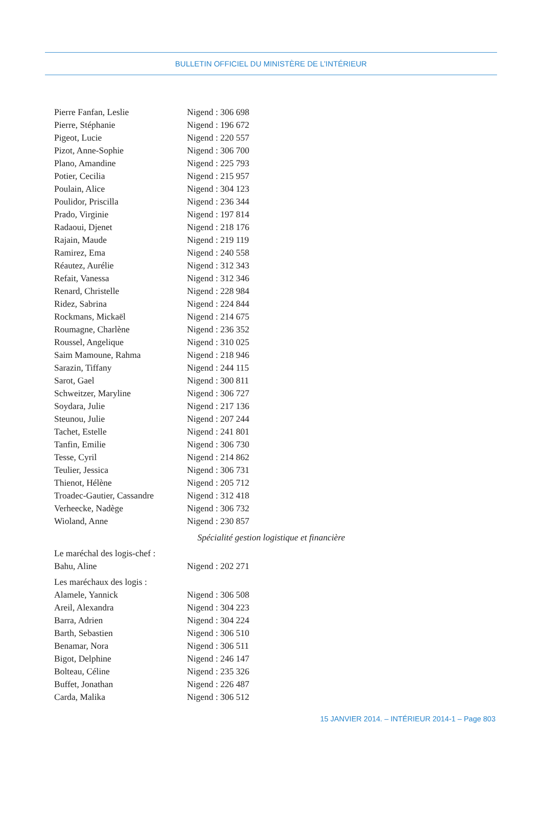BULLETIN OFFICIEL DU MINISTÈRE DE L’INTÉRIEUR
Pierre Fanfan, Leslie Nigend : 306 698
Pierre, Stéphanie Nigend : 196 672
Pigeot, Lucie Nigend : 220 557
Pizot, Anne-Sophie Nigend : 306 700
Plano, Amandine Nigend : 225 793
Potier, Cecilia Nigend : 215 957
Poulain, Alice Nigend : 304 123
Poulidor, Priscilla Nigend : 236 344
Prado, Virginie Nigend : 197 814
Radaoui, Djenet Nigend : 218 176
Rajain, Maude Nigend : 219 119
Ramirez, Ema Nigend : 240 558
Réautez, Aurélie Nigend : 312 343
Refait, Vanessa Nigend : 312 346
Renard, Christelle Nigend : 228 984
Ridez, Sabrina Nigend : 224 844
Rockmans, Mickaël Nigend : 214 675
Roumagne, Charlène Nigend : 236 352
Roussel, Angelique Nigend : 310 025
Saim Mamoune, Rahma Nigend : 218 946
Sarazin, Tiffany Nigend : 244 115
Sarot, Gael Nigend : 300 811
Schweitzer, Maryline Nigend : 306 727
Soydara, Julie Nigend : 217 136
Steunou, Julie Nigend : 207 244
Tachet, Estelle Nigend : 241 801
Tanfin, Emilie Nigend : 306 730
Tesse, Cyril Nigend : 214 862
Teulier, Jessica Nigend : 306 731
Thienot, Hélène Nigend : 205 712
Troadec-Gautier, Cassandre Nigend : 312 418
Verheecke, Nadège Nigend : 306 732
Wioland, Anne Nigend : 230 857
Spécialité gestion logistique et financière
Le maréchal des logis-chef :
Bahu, Aline Nigend : 202 271
Les maréchaux des logis :
Alamele, Yannick Nigend : 306 508
Areil, Alexandra Nigend : 304 223
Barra, Adrien Nigend : 304 224
Barth, Sebastien Nigend : 306 510
Benamar, Nora Nigend : 306 511
Bigot, Delphine Nigend : 246 147
Bolteau, Céline Nigend : 235 326
Buffet, Jonathan Nigend : 226 487
Carda, Malika Nigend : 306 512
15 JANVIER 2014. – INTÉRIEUR 2014-1 – Page 803